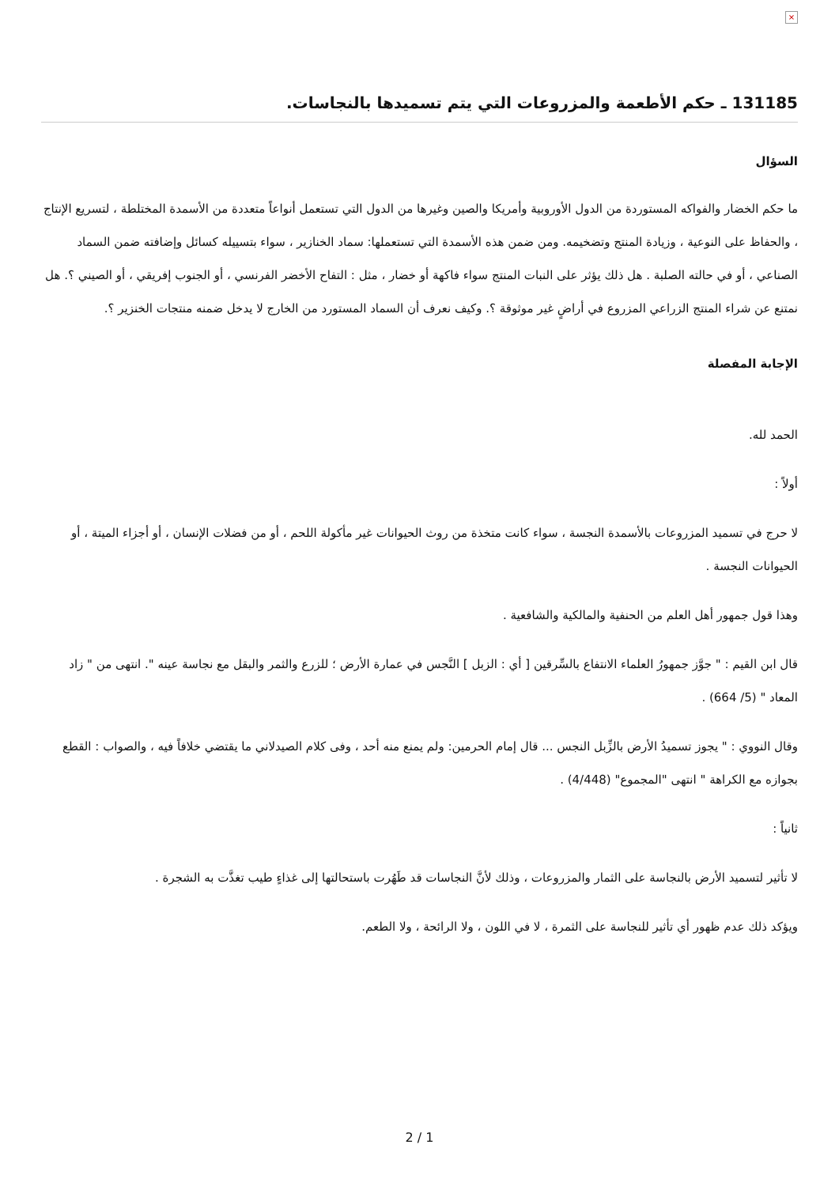×
131185 ـ حكم الأطعمة والمزروعات التي يتم تسميدها بالنجاسات.
السؤال
ما حكم الخضار والفواكه المستوردة من الدول الأوروبية وأمريكا والصين وغيرها من الدول التي تستعمل أنواعاً متعددة من الأسمدة المختلطة ، لتسريع الإنتاج ، والحفاظ على النوعية ، وزيادة المنتج وتضخيمه. ومن ضمن هذه الأسمدة التي تستعملها: سماد الخنازير ، سواء بتسييله كسائل وإضافته ضمن السماد الصناعي ، أو في حالته الصلبة . هل ذلك يؤثر على النبات المنتج سواء فاكهة أو خضار ، مثل : التفاح الأخضر الفرنسي ، أو الجنوب إفريقي ، أو الصيني ؟. هل نمتنع عن شراء المنتج الزراعي المزروع في أراضٍ غير موثوقة ؟. وكيف نعرف أن السماد المستورد من الخارج لا يدخل ضمنه منتجات الخنزير ؟.
الإجابة المفصلة
الحمد لله.
أولاً :
لا حرج في تسميد المزروعات بالأسمدة النجسة ، سواء كانت متخذة من روث الحيوانات غير مأكولة اللحم ، أو من فضلات الإنسان ، أو أجزاء الميتة ، أو الحيوانات النجسة .
وهذا قول جمهور أهل العلم من الحنفية والمالكية والشافعية .
قال ابن القيم : " جوَّز جمهورُ العلماء الانتفاع بالسِّرقين [ أي : الزبل ] النَّجس في عمارة الأرض ؛ للزرع والثمر والبقل مع نجاسة عينه ". انتهى من " زاد المعاد " (5/ 664) .
وقال النووي : " يجوز تسميدُ الأرض بالزِّبل النجس ... قال إمام الحرمين: ولم يمنع منه أحد ، وفى كلام الصيدلاني ما يقتضي خلافاً فيه ، والصواب : القطع بجوازه مع الكراهة " انتهى "المجموع" (4/448) .
ثانياً :
لا تأثير لتسميد الأرض بالنجاسة على الثمار والمزروعات ، وذلك لأنَّ النجاسات قد طَهُرت باستحالتها إلى غذاءٍ طيب تغذَّت به الشجرة .
ويؤكد ذلك عدم ظهور أي تأثير للنجاسة على الثمرة ، لا في اللون ، ولا الرائحة ، ولا الطعم.
2 / 1